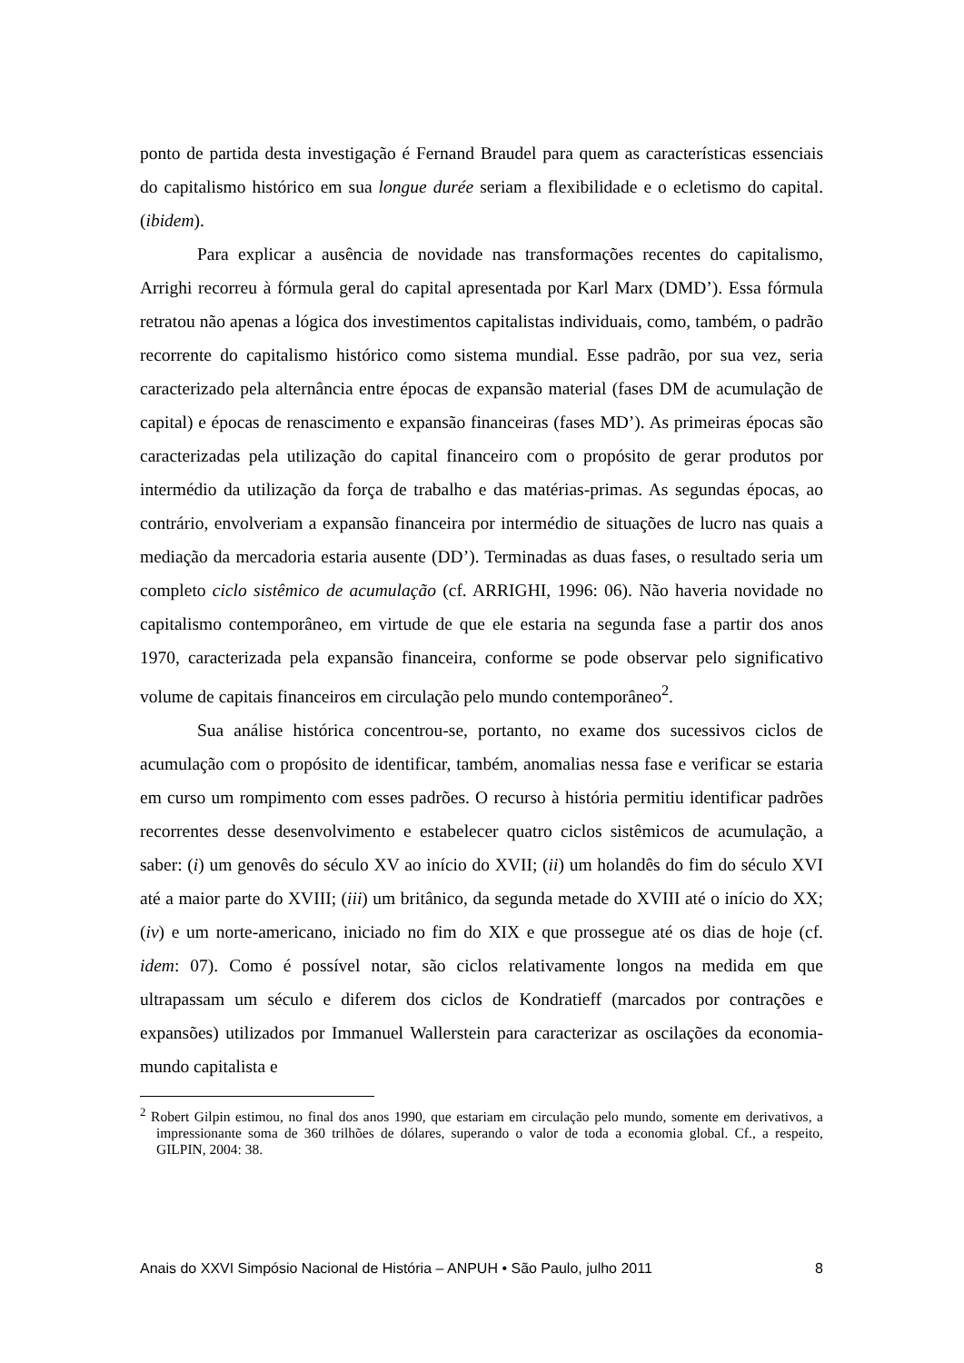ponto de partida desta investigação é Fernand Braudel para quem as características essenciais do capitalismo histórico em sua longue durée seriam a flexibilidade e o ecletismo do capital. (ibidem).
Para explicar a ausência de novidade nas transformações recentes do capitalismo, Arrighi recorreu à fórmula geral do capital apresentada por Karl Marx (DMD’). Essa fórmula retratou não apenas a lógica dos investimentos capitalistas individuais, como, também, o padrão recorrente do capitalismo histórico como sistema mundial. Esse padrão, por sua vez, seria caracterizado pela alternância entre épocas de expansão material (fases DM de acumulação de capital) e épocas de renascimento e expansão financeiras (fases MD’). As primeiras épocas são caracterizadas pela utilização do capital financeiro com o propósito de gerar produtos por intermédio da utilização da força de trabalho e das matérias-primas. As segundas épocas, ao contrário, envolveriam a expansão financeira por intermédio de situações de lucro nas quais a mediação da mercadoria estaria ausente (DD’). Terminadas as duas fases, o resultado seria um completo ciclo sistêmico de acumulação (cf. ARRIGHI, 1996: 06). Não haveria novidade no capitalismo contemporâneo, em virtude de que ele estaria na segunda fase a partir dos anos 1970, caracterizada pela expansão financeira, conforme se pode observar pelo significativo volume de capitais financeiros em circulação pelo mundo contemporâneo<sup>2</sup>.
Sua análise histórica concentrou-se, portanto, no exame dos sucessivos ciclos de acumulação com o propósito de identificar, também, anomalias nessa fase e verificar se estaria em curso um rompimento com esses padrões. O recurso à história permitiu identificar padrões recorrentes desse desenvolvimento e estabelecer quatro ciclos sistêmicos de acumulação, a saber: (i) um genovês do século XV ao início do XVII; (ii) um holandês do fim do século XVI até a maior parte do XVIII; (iii) um britânico, da segunda metade do XVIII até o início do XX; (iv) e um norte-americano, iniciado no fim do XIX e que prossegue até os dias de hoje (cf. idem: 07). Como é possível notar, são ciclos relativamente longos na medida em que ultrapassam um século e diferem dos ciclos de Kondratieff (marcados por contrações e expansões) utilizados por Immanuel Wallerstein para caracterizar as oscilações da economia-mundo capitalista e
<sup>2</sup> Robert Gilpin estimou, no final dos anos 1990, que estariam em circulação pelo mundo, somente em derivativos, a impressionante soma de 360 trilhões de dólares, superando o valor de toda a economia global. Cf., a respeito, GILPIN, 2004: 38.
Anais do XXVI Simpósio Nacional de História – ANPUH • São Paulo, julho 2011 8